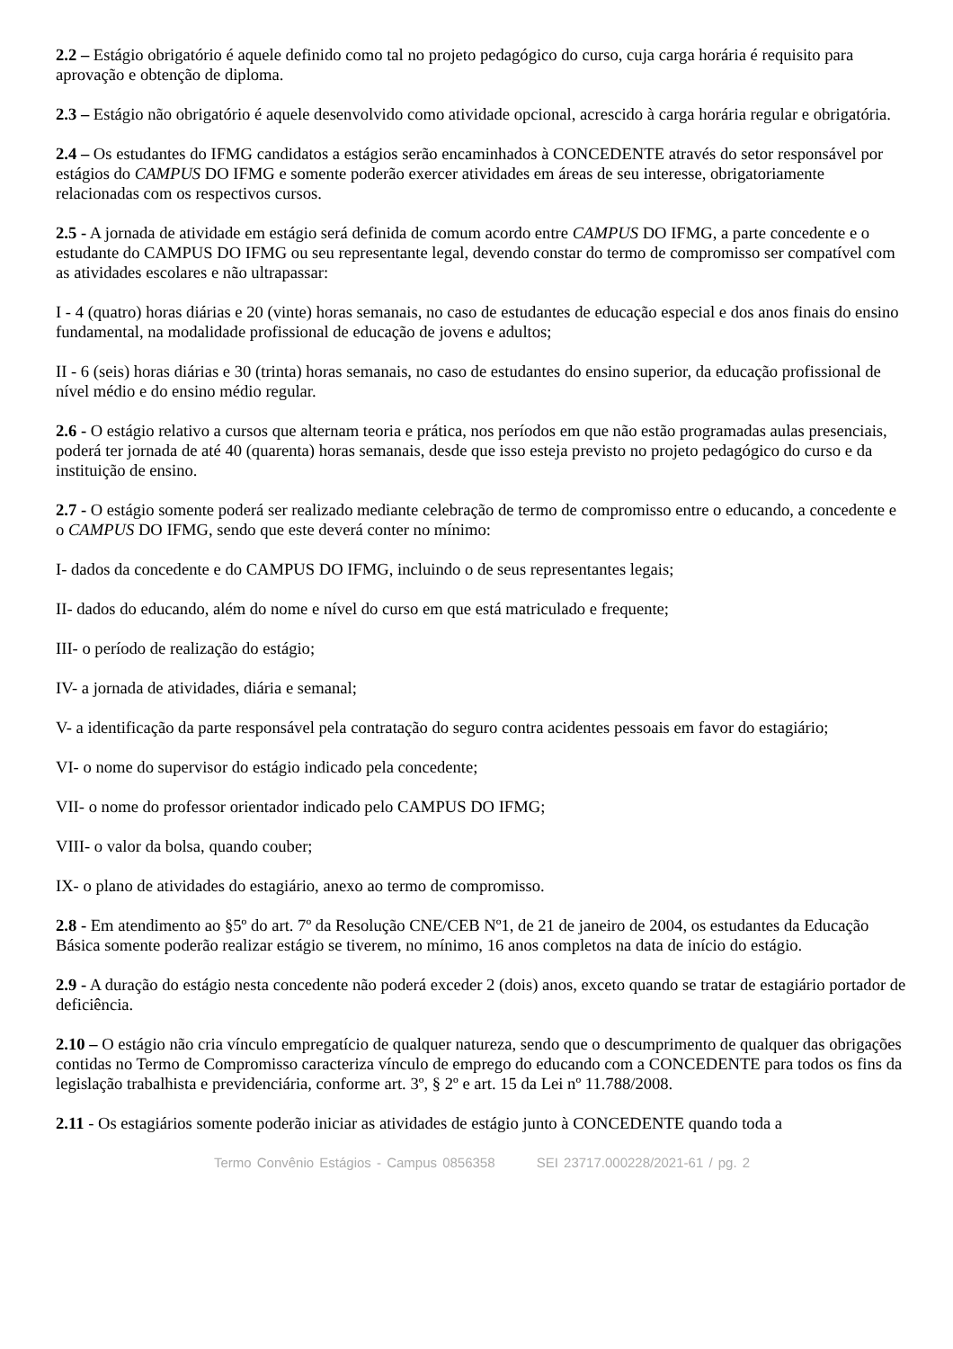2.2 – Estágio obrigatório é aquele definido como tal no projeto pedagógico do curso, cuja carga horária é requisito para aprovação e obtenção de diploma.
2.3 – Estágio não obrigatório é aquele desenvolvido como atividade opcional, acrescido à carga horária regular e obrigatória.
2.4 – Os estudantes do IFMG candidatos a estágios serão encaminhados à CONCEDENTE através do setor responsável por estágios do CAMPUS DO IFMG e somente poderão exercer atividades em áreas de seu interesse, obrigatoriamente relacionadas com os respectivos cursos.
2.5 - A jornada de atividade em estágio será definida de comum acordo entre CAMPUS DO IFMG, a parte concedente e o estudante do CAMPUS DO IFMG ou seu representante legal, devendo constar do termo de compromisso ser compatível com as atividades escolares e não ultrapassar:
I - 4 (quatro) horas diárias e 20 (vinte) horas semanais, no caso de estudantes de educação especial e dos anos finais do ensino fundamental, na modalidade profissional de educação de jovens e adultos;
II - 6 (seis) horas diárias e 30 (trinta) horas semanais, no caso de estudantes do ensino superior, da educação profissional de nível médio e do ensino médio regular.
2.6 - O estágio relativo a cursos que alternam teoria e prática, nos períodos em que não estão programadas aulas presenciais, poderá ter jornada de até 40 (quarenta) horas semanais, desde que isso esteja previsto no projeto pedagógico do curso e da instituição de ensino.
2.7 - O estágio somente poderá ser realizado mediante celebração de termo de compromisso entre o educando, a concedente e o CAMPUS DO IFMG, sendo que este deverá conter no mínimo:
I- dados da concedente e do CAMPUS DO IFMG, incluindo o de seus representantes legais;
II- dados do educando, além do nome e nível do curso em que está matriculado e frequente;
III- o período de realização do estágio;
IV- a jornada de atividades, diária e semanal;
V- a identificação da parte responsável pela contratação do seguro contra acidentes pessoais em favor do estagiário;
VI- o nome do supervisor do estágio indicado pela concedente;
VII- o nome do professor orientador indicado pelo CAMPUS DO IFMG;
VIII- o valor da bolsa, quando couber;
IX- o plano de atividades do estagiário, anexo ao termo de compromisso.
2.8 - Em atendimento ao §5º do art. 7º da Resolução CNE/CEB Nº1, de 21 de janeiro de 2004, os estudantes da Educação Básica somente poderão realizar estágio se tiverem, no mínimo, 16 anos completos na data de início do estágio.
2.9 - A duração do estágio nesta concedente não poderá exceder 2 (dois) anos, exceto quando se tratar de estagiário portador de deficiência.
2.10 – O estágio não cria vínculo empregatício de qualquer natureza, sendo que o descumprimento de qualquer das obrigações contidas no Termo de Compromisso caracteriza vínculo de emprego do educando com a CONCEDENTE para todos os fins da legislação trabalhista e previdenciária, conforme art. 3º, § 2º e art. 15 da Lei nº 11.788/2008.
2.11 - Os estagiários somente poderão iniciar as atividades de estágio junto à CONCEDENTE quando toda a
Termo Convênio Estágios - Campus 0856358 SEI 23717.000228/2021-61 / pg. 2